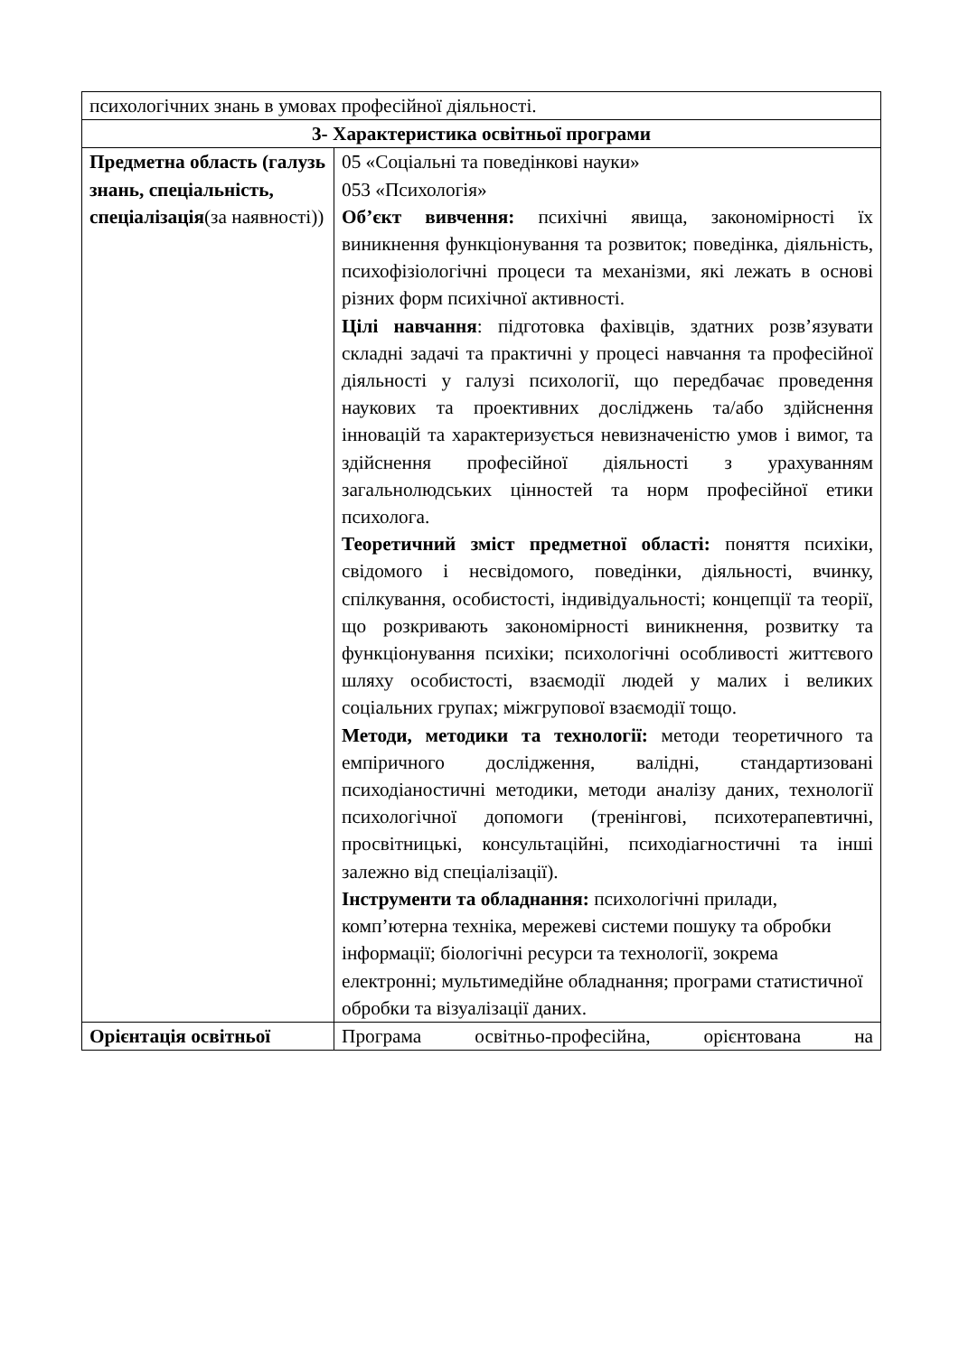| психологічних знань в умовах професійної діяльності. | |
| 3- Характеристика освітньої програми | |
| Предметна область (галузь знань, спеціальність, спеціалізація (за наявності)) | 05 «Соціальні та поведінкові науки» 053 «Психологія» Об’єкт вивчення: психічні явища, закономірності їх виникнення функціонування та розвиток; поведінка, діяльність, психофізіологічні процеси та механізми, які лежать в основі різних форм психічної активності. Цілі навчання : підготовка фахівців, здатних розв’язувати складні задачі та практичні у процесі навчання та професійної діяльності у галузі психології, що передбачає проведення наукових та проективних досліджень та/або здійснення інновацій та характеризується невизначеністю умов і вимог, та здійснення професійної діяльності з урахуванням загальнолюдських цінностей та норм професійної етики психолога. Теоретичний зміст предметної області: поняття психіки, свідомого і несвідомого, поведінки, діяльності, вчинку, спілкування, особистості, індивідуальності; концепції та теорії, що розкривають закономірності виникнення, розвитку та функціонування психіки; психологічні особливості життєвого шляху особистості, взаємодії людей у малих і великих соціальних групах; міжгрупової взаємодії тощо. Методи, методики та технології: методи теоретичного та емпіричного дослідження, валідні, стандартизовані психодіаностичні методики, методи аналізу даних, технології психологічної допомоги (тренінгові, психотерапевтичні, просвітницькі, консультаційні, психодіагностичні та інші залежно від спеціалізації). Інструменти та обладнання: психологічні прилади, комп’ютерна техніка, мережеві системи пошуку та обробки інформації; біологічні ресурси та технології, зокрема електронні; мультимедійне обладнання; програми статистичної обробки та візуалізації даних. |
| Орієнтація освітньої | Програма освітньо-професійна, орієнтована на |